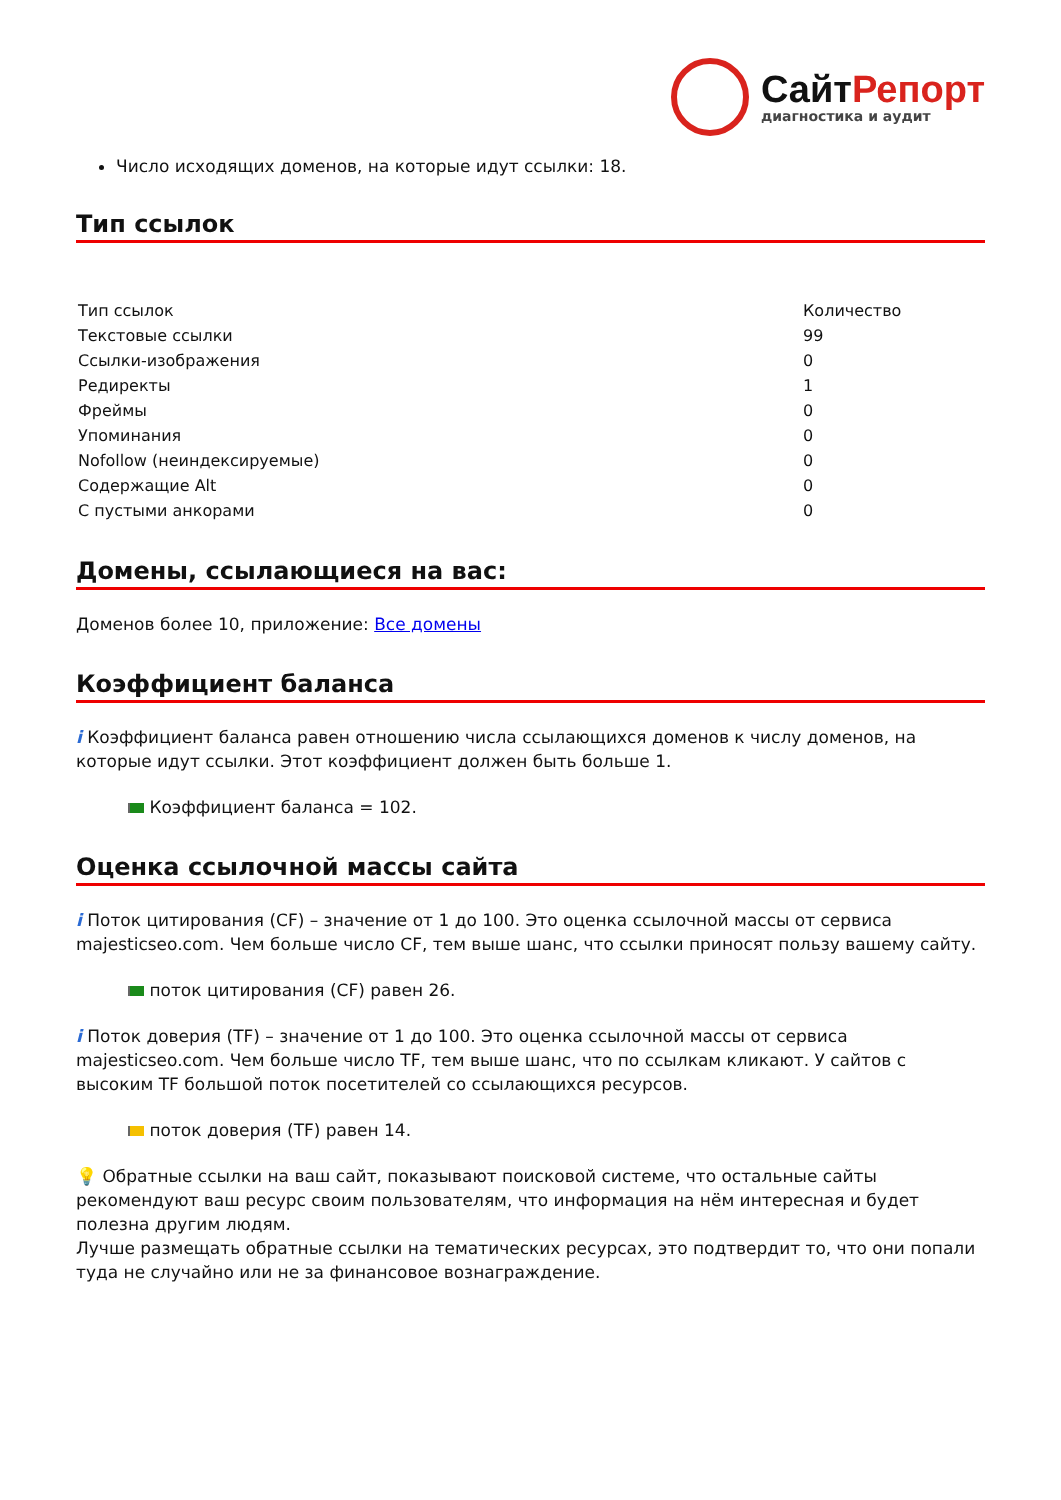СайтРепорт
диагностика и аудит
Число исходящих доменов, на которые идут ссылки: 18.
Тип ссылок
| Тип ссылок | Количество |
| --- | --- |
| Текстовые ссылки | 99 |
| Ссылки-изображения | 0 |
| Редиректы | 1 |
| Фреймы | 0 |
| Упоминания | 0 |
| Nofollow (неиндексируемые) | 0 |
| Содержащие Alt | 0 |
| С пустыми анкорами | 0 |
Домены, ссылающиеся на вас:
Доменов более 10, приложение: Все домены
Коэффициент баланса
i Коэффициент баланса равен отношению числа ссылающихся доменов к числу доменов, на которые идут ссылки. Этот коэффициент должен быть больше 1.
Коэффициент баланса = 102.
Оценка ссылочной массы сайта
i Поток цитирования (CF) – значение от 1 до 100. Это оценка ссылочной массы от сервиса majesticseo.com. Чем больше число CF, тем выше шанс, что ссылки приносят пользу вашему сайту.
поток цитирования (CF) равен 26.
i Поток доверия (TF) – значение от 1 до 100. Это оценка ссылочной массы от сервиса majesticseo.com. Чем больше число TF, тем выше шанс, что по ссылкам кликают. У сайтов с высоким TF большой поток посетителей со ссылающихся ресурсов.
поток доверия (TF) равен 14.
💡 Обратные ссылки на ваш сайт, показывают поисковой системе, что остальные сайты рекомендуют ваш ресурс своим пользователям, что информация на нём интересная и будет полезна другим людям.
Лучше размещать обратные ссылки на тематических ресурсах, это подтвердит то, что они попали туда не случайно или не за финансовое вознаграждение.